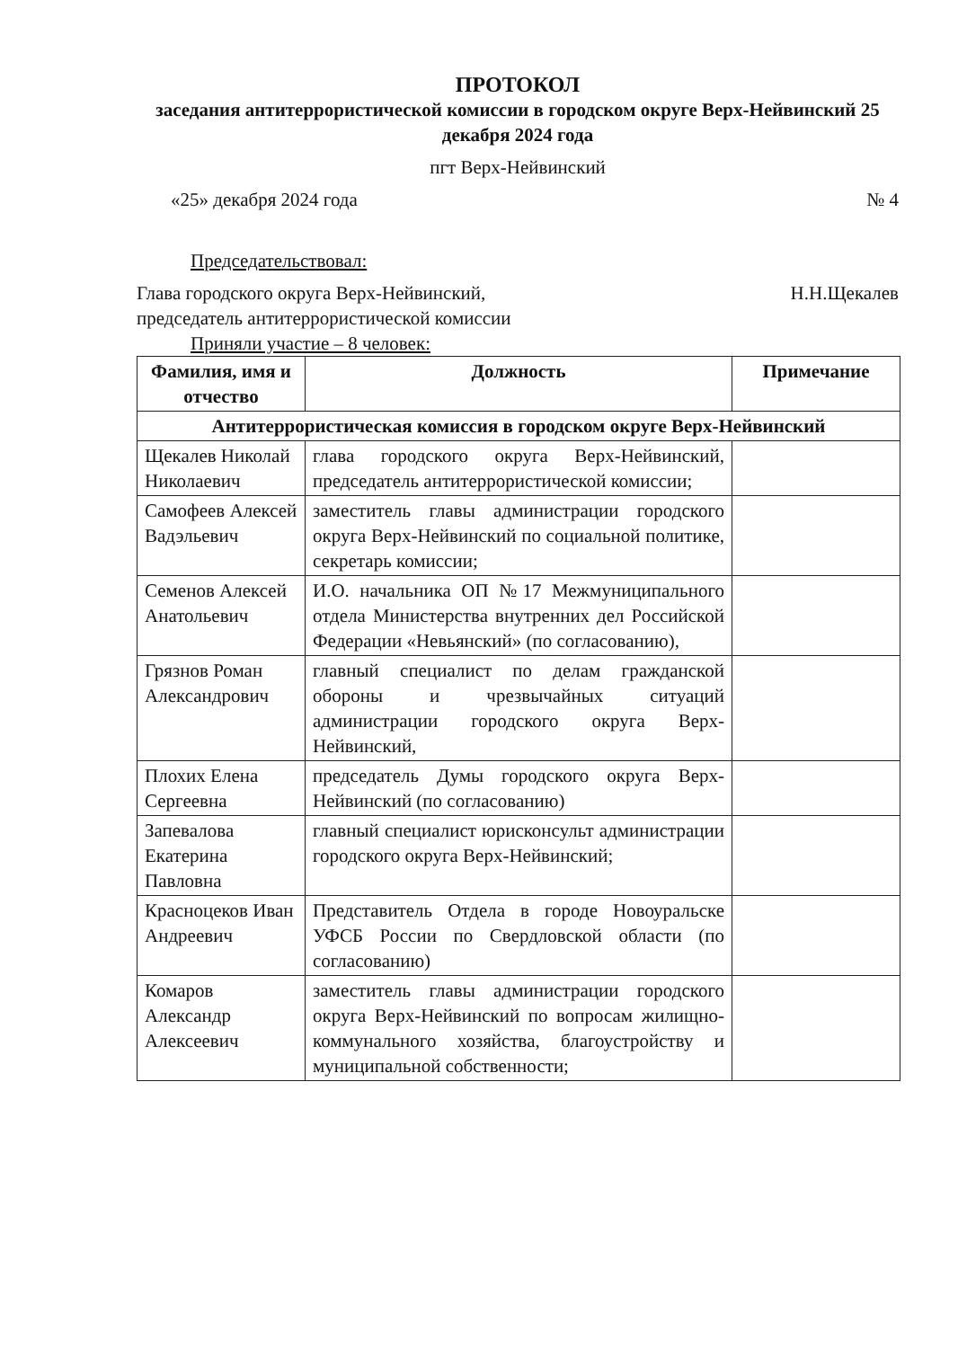ПРОТОКОЛ
заседания антитеррористической комиссии в городском округе Верх-Нейвинский 25 декабря 2024 года
пгт Верх-Нейвинский
«25» декабря 2024 года № 4
Председательствовал:
Глава городского округа Верх-Нейвинский,
председатель антитеррористической комиссии Н.Н.Щекалев
Приняли участие – 8 человек:
| Фамилия, имя и отчество | Должность | Примечание |
| --- | --- | --- |
| Антитеррористическая комиссия в городском округе Верх-Нейвинский | | |
| Щекалев Николай Николаевич | глава городского округа Верх-Нейвинский, председатель антитеррористической комиссии; | |
| Самофеев Алексей Вадэльевич | заместитель главы администрации городского округа Верх-Нейвинский по социальной политике, секретарь комиссии; | |
| Семенов Алексей Анатольевич | И.О. начальника ОП №17 Межмуниципального отдела Министерства внутренних дел Российской Федерации «Невьянский» (по согласованию), | |
| Грязнов Роман Александрович | главный специалист по делам гражданской обороны и чрезвычайных ситуаций администрации городского округа Верх-Нейвинский, | |
| Плохих Елена Сергеевна | председатель Думы городского округа Верх-Нейвинский (по согласованию) | |
| Запевалова Екатерина Павловна | главный специалист юрисконсульт администрации городского округа Верх-Нейвинский; | |
| Красноцеков Иван Андреевич | Представитель Отдела в городе Новоуральске УФСБ России по Свердловской области (по согласованию) | |
| Комаров Александр Алексеевич | заместитель главы администрации городского округа Верх-Нейвинский по вопросам жилищно-коммунального хозяйства, благоустройству и муниципальной собственности; | |